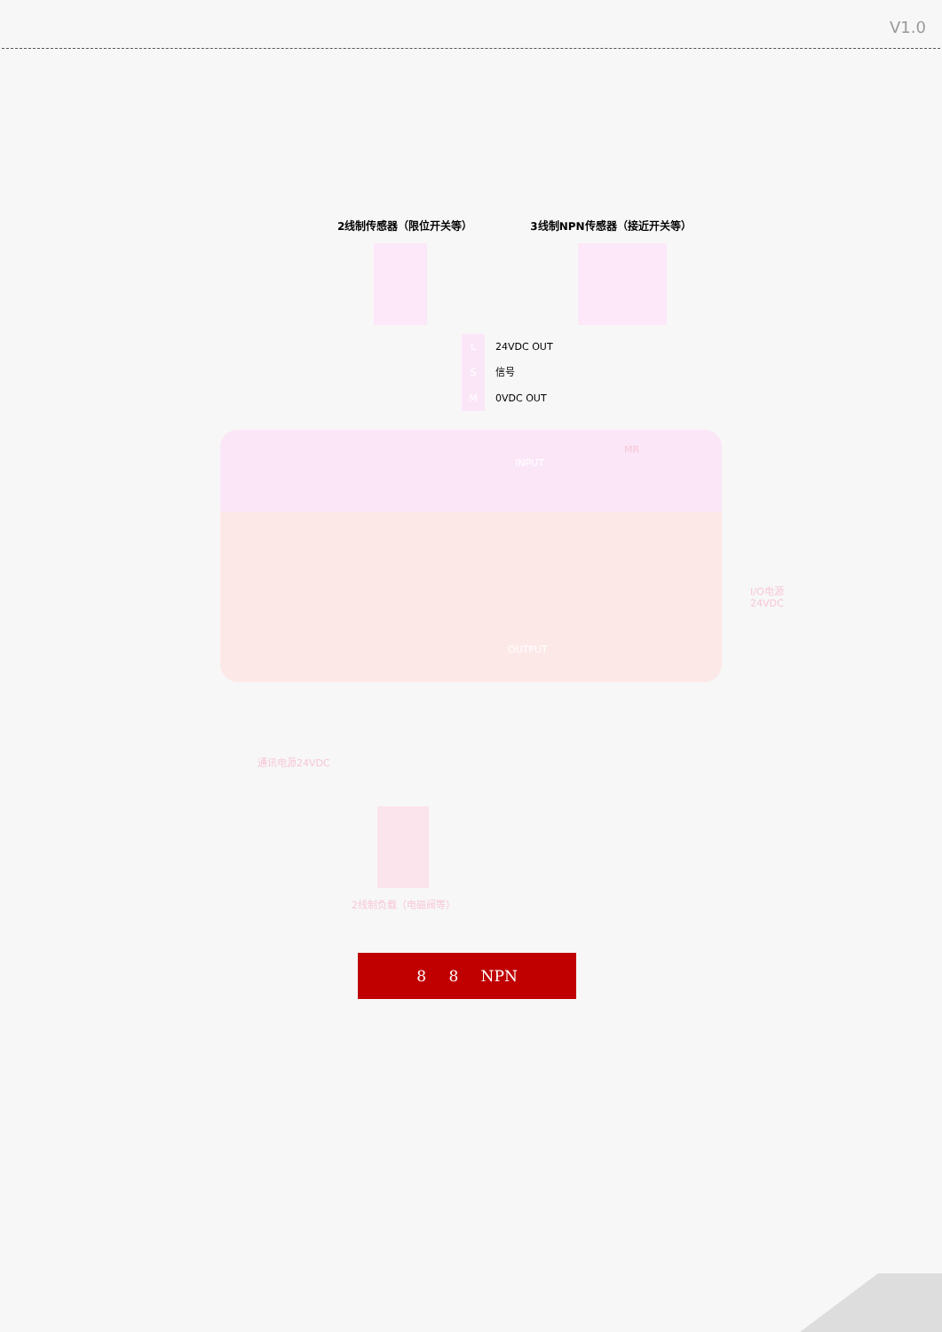V1.0
2线制传感器（限位开关等） 3线制NPN传感器（接近开关等）
L 24VDC OUT
S信号
M 0VDC OUT
INPUT
OUTPUT
MR
I/O电源
24VDC
通讯电源24VDC
2线制负载（电磁阀等）
8 8 NPN